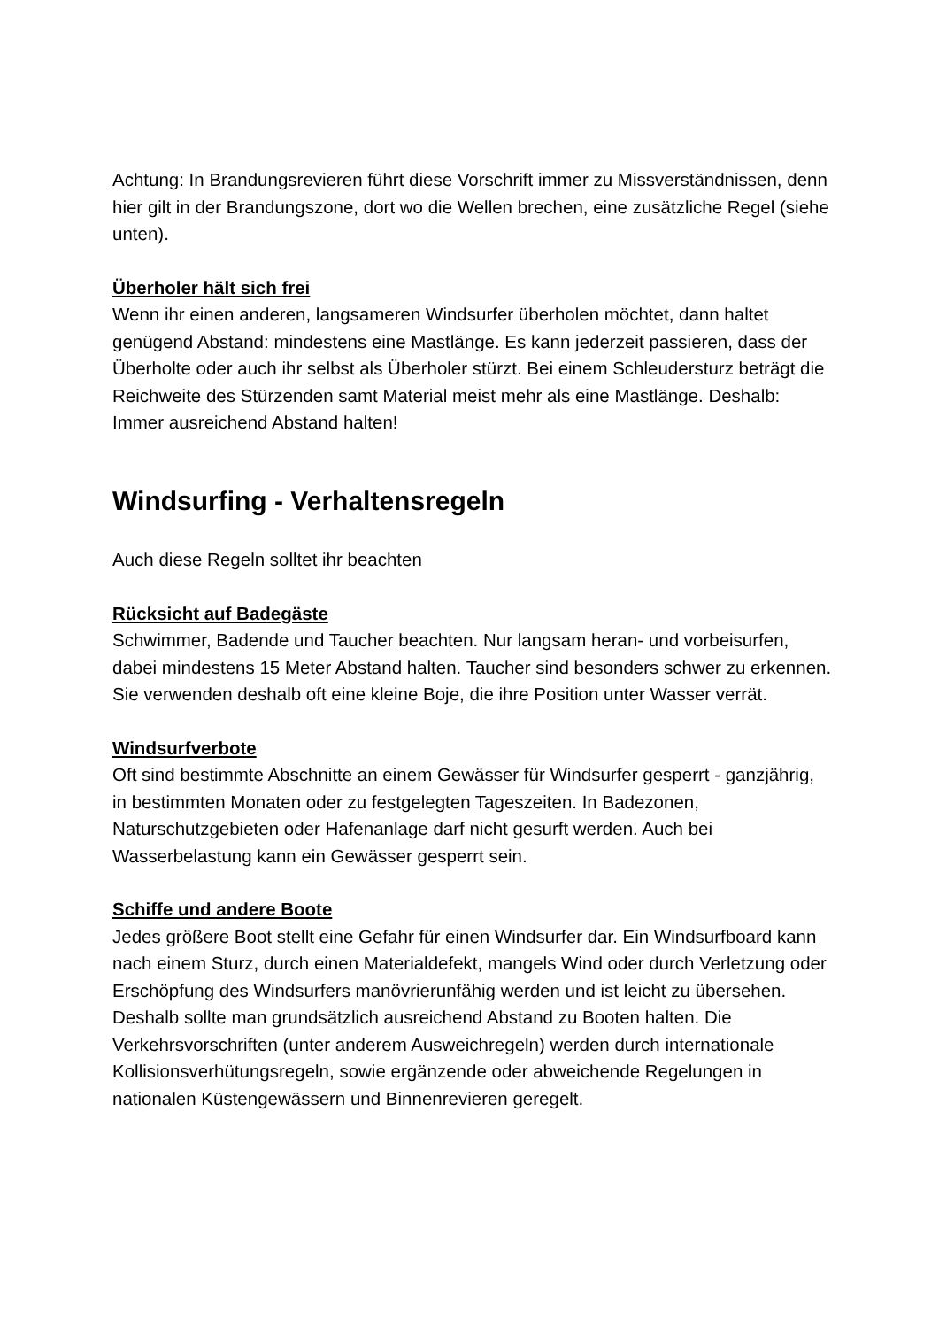Achtung: In Brandungsrevieren führt diese Vorschrift immer zu Missverständnissen, denn hier gilt in der Brandungszone, dort wo die Wellen brechen, eine zusätzliche Regel (siehe unten).
Überholer hält sich frei
Wenn ihr einen anderen, langsameren Windsurfer überholen möchtet, dann haltet genügend Abstand: mindestens eine Mastlänge. Es kann jederzeit passieren, dass der Überholte oder auch ihr selbst als Überholer stürzt. Bei einem Schleudersturz beträgt die Reichweite des Stürzenden samt Material meist mehr als eine Mastlänge. Deshalb: Immer ausreichend Abstand halten!
Windsurfing - Verhaltensregeln
Auch diese Regeln solltet ihr beachten
Rücksicht auf Badegäste
Schwimmer, Badende und Taucher beachten. Nur langsam heran- und vorbeisurfen, dabei mindestens 15 Meter Abstand halten. Taucher sind besonders schwer zu erkennen. Sie verwenden deshalb oft eine kleine Boje, die ihre Position unter Wasser verrät.
Windsurfverbote
Oft sind bestimmte Abschnitte an einem Gewässer für Windsurfer gesperrt - ganzjährig, in bestimmten Monaten oder zu festgelegten Tageszeiten. In Badezonen, Naturschutzgebieten oder Hafenanlage darf nicht gesurft werden. Auch bei Wasserbelastung kann ein Gewässer gesperrt sein.
Schiffe und andere Boote
Jedes größere Boot stellt eine Gefahr für einen Windsurfer dar. Ein Windsurfboard kann nach einem Sturz, durch einen Materialdefekt, mangels Wind oder durch Verletzung oder Erschöpfung des Windsurfers manövrierunfähig werden und ist leicht zu übersehen. Deshalb sollte man grundsätzlich ausreichend Abstand zu Booten halten. Die Verkehrsvorschriften (unter anderem Ausweichregeln) werden durch internationale Kollisionsverhütungsregeln, sowie ergänzende oder abweichende Regelungen in nationalen Küstengewässern und Binnenrevieren geregelt.